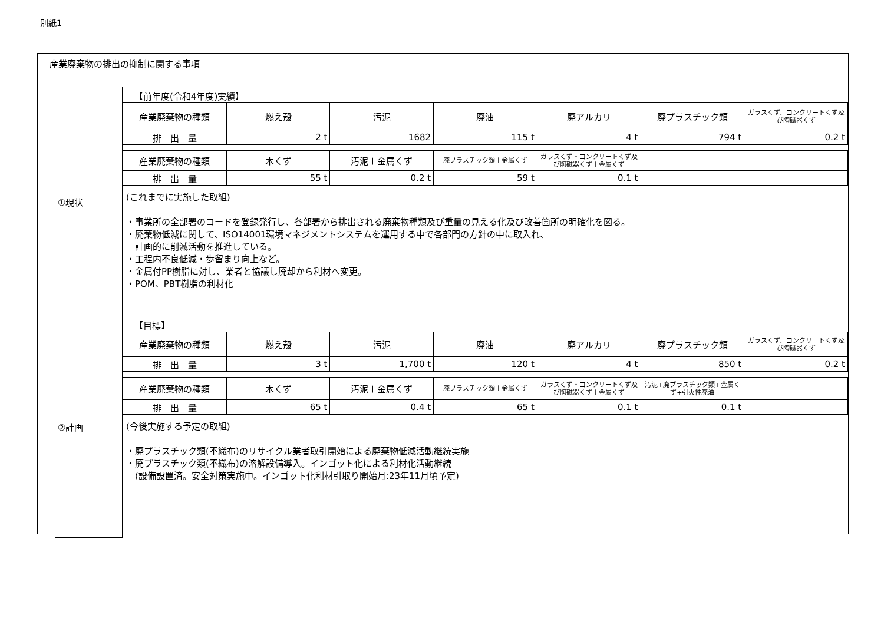別紙1
産業廃棄物の排出の抑制に関する事項
①現状
【前年度(令和4年度)実績】
| 産業廃棄物の種類 | 燃え殻 | 汚泥 | 廃油 | 廃アルカリ | 廃プラスチック類 | ガラスくず、コンクリートくず及び陶磁器くず |
| 排 出 量 | 2 t | 1682 | 115 t | 4 t | 794 t | 0.2 t |
| 産業廃棄物の種類 | 木くず | 汚泥＋金属くず | 廃プラスチック類＋金属くず | ガラスくず・コンクリートくず及び陶磁器くず＋金属くず | | |
| 排 出 量 | 55 t | 0.2 t | 59 t | 0.1 t | | |
(これまでに実施した取組)
・事業所の全部署のコードを登録発行し、各部署から排出される廃棄物種類及び重量の見える化及び改善箇所の明確化を図る。
・廃棄物低減に関して、ISO14001環境マネジメントシステムを運用する中で各部門の方針の中に取入れ、
　計画的に削減活動を推進している。
・工程内不良低減・歩留まり向上など。
・金属付PP樹脂に対し、業者と協議し廃却から利材へ変更。
・POM、PBT樹脂の利材化
②計画
【目標】
| 産業廃棄物の種類 | 燃え殻 | 汚泥 | 廃油 | 廃アルカリ | 廃プラスチック類 | ガラスくず、コンクリートくず及び陶磁器くず |
| 排 出 量 | 3 t | 1,700 t | 120 t | 4 t | 850 t | 0.2 t |
| 産業廃棄物の種類 | 木くず | 汚泥＋金属くず | 廃プラスチック類＋金属くず | ガラスくず・コンクリートくず及び陶磁器くず＋金属くず | 汚泥+廃プラスチック類+金属くず+引火性廃油 | |
| 排 出 量 | 65 t | 0.4 t | 65 t | 0.1 t | 0.1 t | |
(今後実施する予定の取組)
・廃プラスチック類(不織布)のリサイクル業者取引開始による廃棄物低減活動継続実施
・廃プラスチック類(不織布)の溶解設備導入。インゴット化による利材化活動継続
　(設備設置済。安全対策実施中。インゴット化利材引取り開始月:23年11月頃予定)